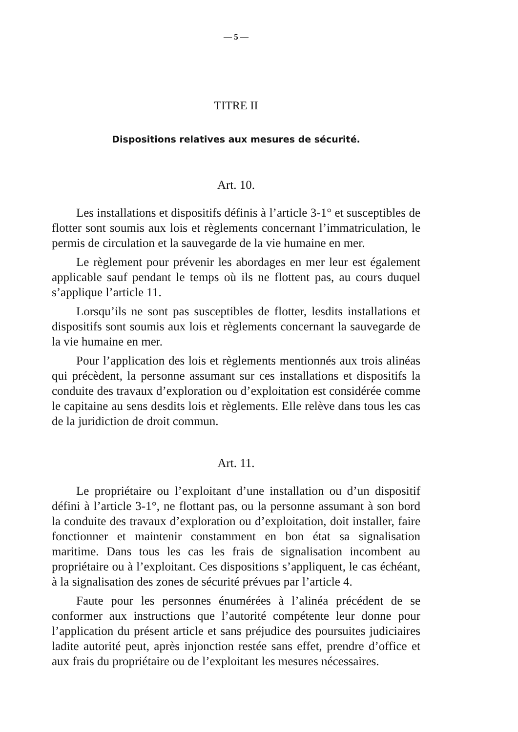— 5 —
TITRE II
Dispositions relatives aux mesures de sécurité.
Art. 10.
Les installations et dispositifs définis à l’article 3-1° et susceptibles de flotter sont soumis aux lois et règlements concernant l’immatriculation, le permis de circulation et la sauvegarde de la vie humaine en mer.
Le règlement pour prévenir les abordages en mer leur est également applicable sauf pendant le temps où ils ne flottent pas, au cours duquel s’applique l’article 11.
Lorsqu’ils ne sont pas susceptibles de flotter, lesdits installations et dispositifs sont soumis aux lois et règlements concernant la sauvegarde de la vie humaine en mer.
Pour l’application des lois et règlements mentionnés aux trois alinéas qui précèdent, la personne assumant sur ces installations et dispositifs la conduite des travaux d’exploration ou d’exploitation est considérée comme le capitaine au sens desdits lois et règlements. Elle relève dans tous les cas de la juridiction de droit commun.
Art. 11.
Le propriétaire ou l’exploitant d’une installation ou d’un dispositif défini à l’article 3-1°, ne flottant pas, ou la personne assumant à son bord la conduite des travaux d’exploration ou d’exploitation, doit installer, faire fonctionner et maintenir constamment en bon état sa signalisation maritime. Dans tous les cas les frais de signalisation incombent au propriétaire ou à l’exploitant. Ces dispositions s’appliquent, le cas échéant, à la signalisation des zones de sécurité prévues par l’article 4.
Faute pour les personnes énumérées à l’alinéa précédent de se conformer aux instructions que l’autorité compétente leur donne pour l’application du présent article et sans préjudice des poursuites judiciaires ladite autorité peut, après injonction restée sans effet, prendre d’office et aux frais du propriétaire ou de l’exploitant les mesures nécessaires.